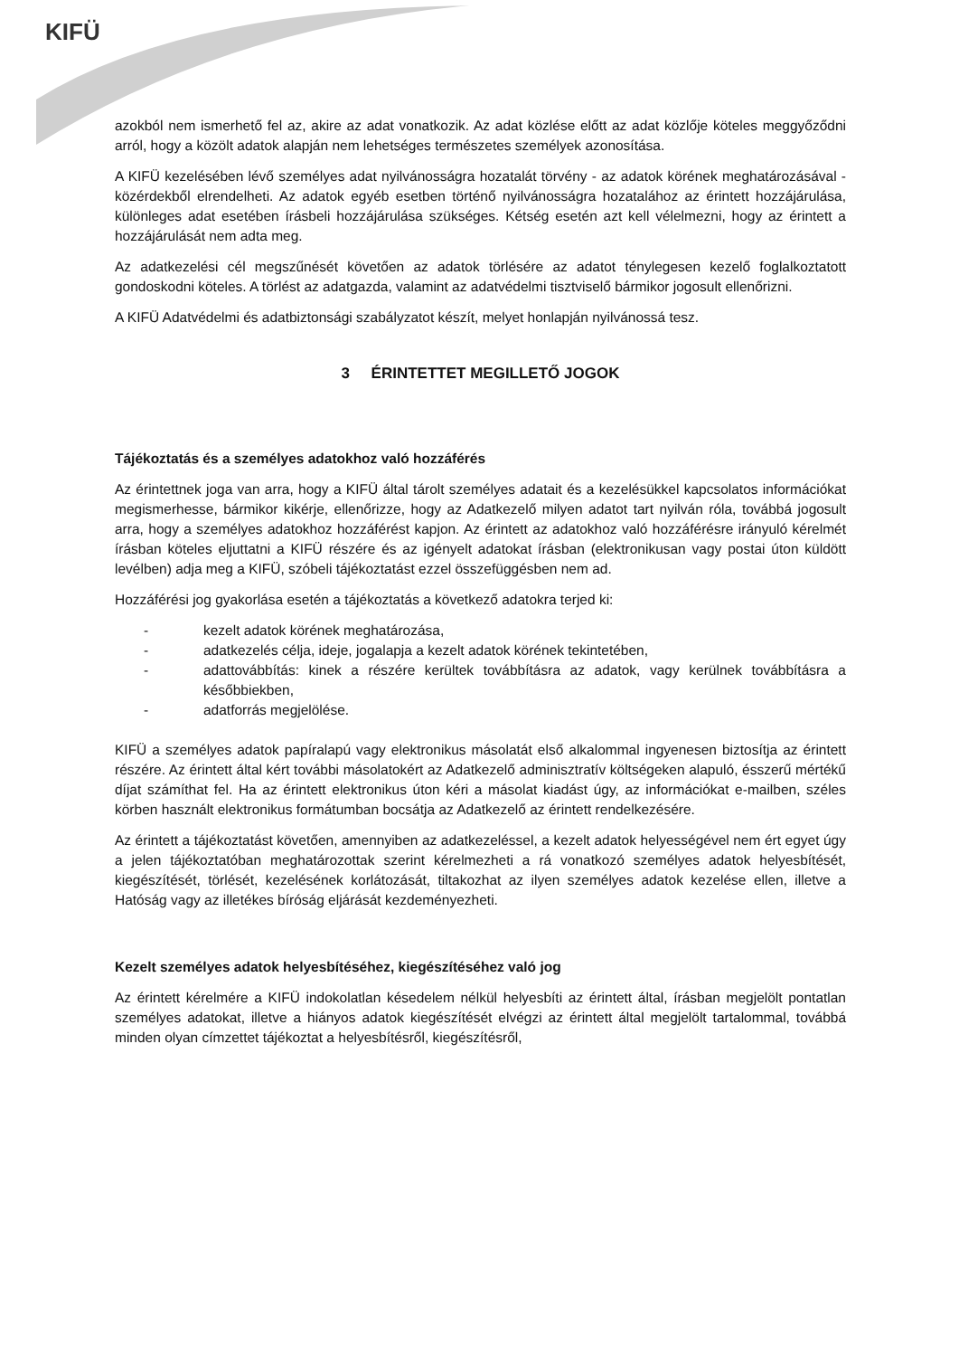KIFÜ
azokból nem ismerhető fel az, akire az adat vonatkozik. Az adat közlése előtt az adat közlője köteles meggyőződni arról, hogy a közölt adatok alapján nem lehetséges természetes személyek azonosítása.
A KIFÜ kezelésében lévő személyes adat nyilvánosságra hozatalát törvény - az adatok körének meghatározásával - közérdekből elrendelheti. Az adatok egyéb esetben történő nyilvánosságra hozatalához az érintett hozzájárulása, különleges adat esetében írásbeli hozzájárulása szükséges. Kétség esetén azt kell vélelmezni, hogy az érintett a hozzájárulását nem adta meg.
Az adatkezelési cél megszűnését követően az adatok törlésére az adatot ténylegesen kezelő foglalkoztatott gondoskodni köteles. A törlést az adatgazda, valamint az adatvédelmi tisztviselő bármikor jogosult ellenőrizni.
A KIFÜ Adatvédelmi és adatbiztonsági szabályzatot készít, melyet honlapján nyilvánossá tesz.
3 ÉRINTETTET MEGILLETŐ JOGOK
Tájékoztatás és a személyes adatokhoz való hozzáférés
Az érintettnek joga van arra, hogy a KIFÜ által tárolt személyes adatait és a kezelésükkel kapcsolatos információkat megismerhesse, bármikor kikérje, ellenőrizze, hogy az Adatkezelő milyen adatot tart nyilván róla, továbbá jogosult arra, hogy a személyes adatokhoz hozzáférést kapjon. Az érintett az adatokhoz való hozzáférésre irányuló kérelmét írásban köteles eljuttatni a KIFÜ részére és az igényelt adatokat írásban (elektronikusan vagy postai úton küldött levélben) adja meg a KIFÜ, szóbeli tájékoztatást ezzel összefüggésben nem ad.
Hozzáférési jog gyakorlása esetén a tájékoztatás a következő adatokra terjed ki:
- kezelt adatok körének meghatározása,
- adatkezelés célja, ideje, jogalapja a kezelt adatok körének tekintetében,
- adattovábbítás: kinek a részére kerültek továbbításra az adatok, vagy kerülnek továbbításra a későbbiekben,
- adatforrás megjelölése.
KIFÜ a személyes adatok papíralapú vagy elektronikus másolatát első alkalommal ingyenesen biztosítja az érintett részére. Az érintett által kért további másolatokért az Adatkezelő adminisztratív költségeken alapuló, ésszerű mértékű díjat számíthat fel. Ha az érintett elektronikus úton kéri a másolat kiadást úgy, az információkat e-mailben, széles körben használt elektronikus formátumban bocsátja az Adatkezelő az érintett rendelkezésére.
Az érintett a tájékoztatást követően, amennyiben az adatkezeléssel, a kezelt adatok helyességével nem ért egyet úgy a jelen tájékoztatóban meghatározottak szerint kérelmezheti a rá vonatkozó személyes adatok helyesbítését, kiegészítését, törlését, kezelésének korlátozását, tiltakozhat az ilyen személyes adatok kezelése ellen, illetve a Hatóság vagy az illetékes bíróság eljárását kezdeményezheti.
Kezelt személyes adatok helyesbítéséhez, kiegészítéséhez való jog
Az érintett kérelmére a KIFÜ indokolatlan késedelem nélkül helyesbíti az érintett által, írásban megjelölt pontatlan személyes adatokat, illetve a hiányos adatok kiegészítését elvégzi az érintett által megjelölt tartalommal, továbbá minden olyan címzettet tájékoztat a helyesbítésről, kiegészítésről,